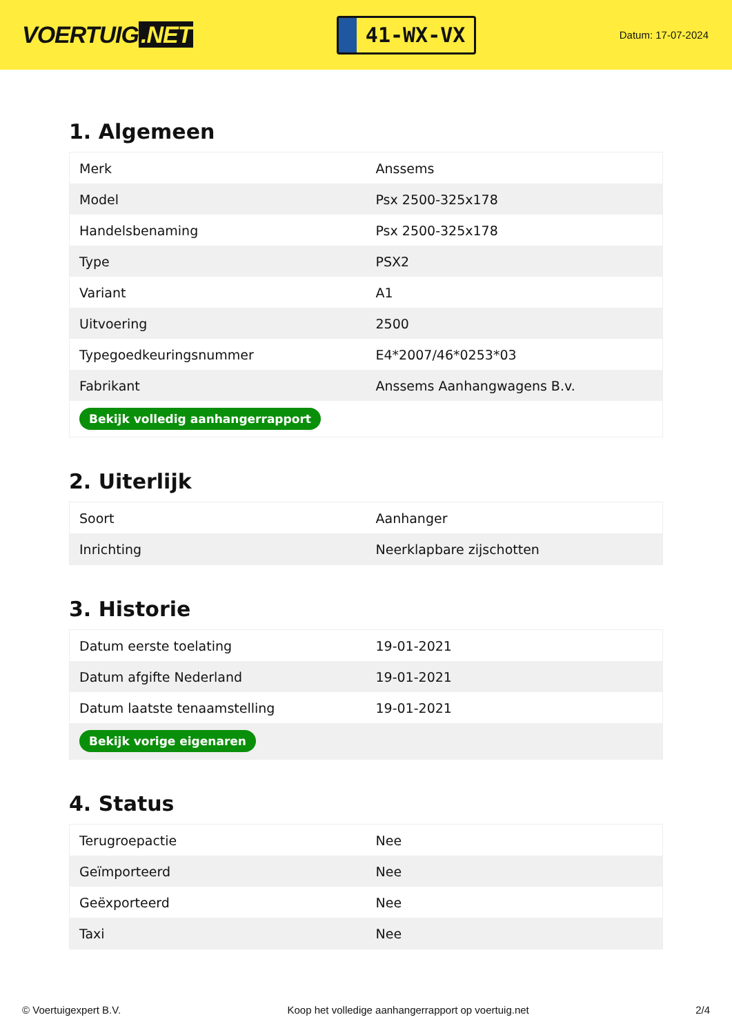VOERTUIG.NET
41-WX-VX
Datum: 17-07-2024
1. Algemeen
| Merk | Anssems |
| Model | Psx 2500-325x178 |
| Handelsbenaming | Psx 2500-325x178 |
| Type | PSX2 |
| Variant | A1 |
| Uitvoering | 2500 |
| Typegoedkeuringsnummer | E4*2007/46*0253*03 |
| Fabrikant | Anssems Aanhangwagens B.v. |
| Bekijk volledig aanhangerrapport | |
2. Uiterlijk
| Soort | Aanhanger |
| Inrichting | Neerklapbare zijschotten |
3. Historie
| Datum eerste toelating | 19-01-2021 |
| Datum afgifte Nederland | 19-01-2021 |
| Datum laatste tenaamstelling | 19-01-2021 |
| Bekijk vorige eigenaren | |
4. Status
| Terugroepactie | Nee |
| Geïmporteerd | Nee |
| Geëxporteerd | Nee |
| Taxi | Nee |
© Voertuigexpert B.V. Koop het volledige aanhangerrapport op voertuig.net 2/4